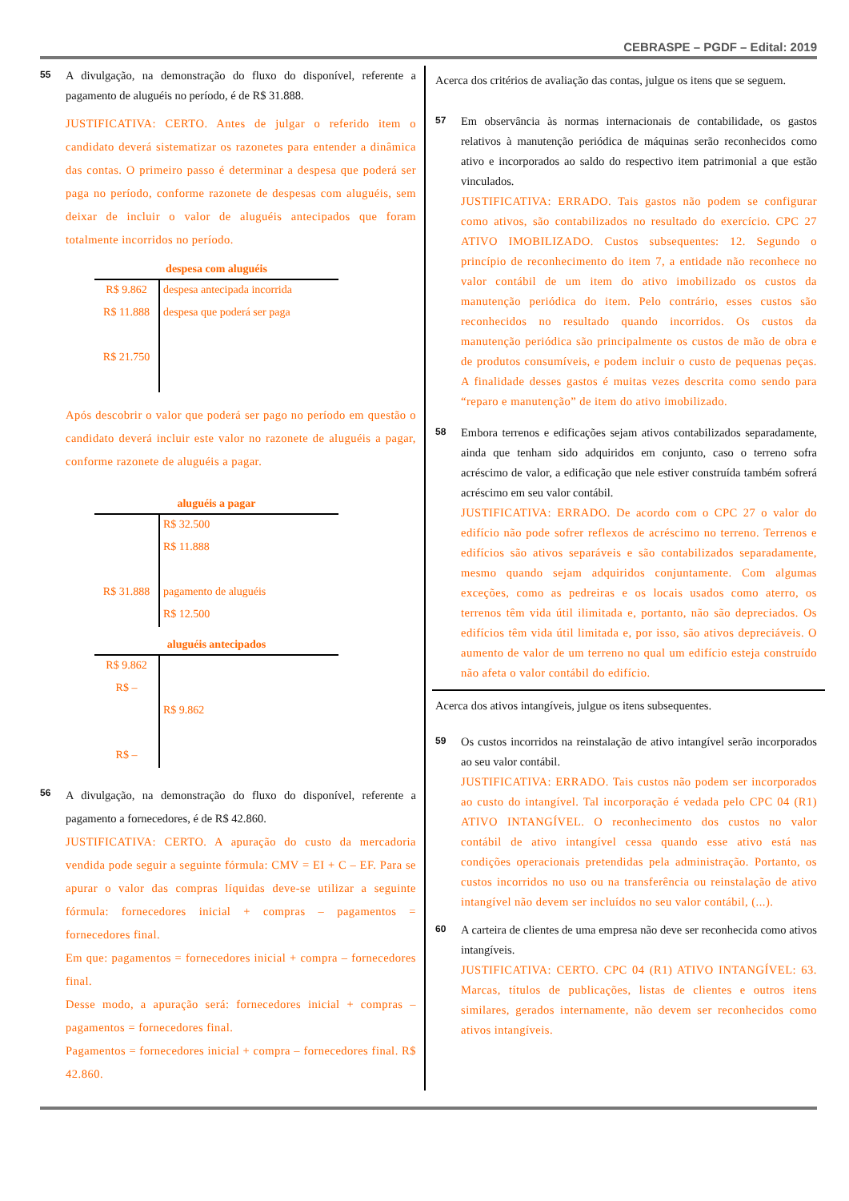CEBRASPE – PGDF – Edital: 2019
55
A divulgação, na demonstração do fluxo do disponível, referente a pagamento de aluguéis no período, é de R$ 31.888.
JUSTIFICATIVA: CERTO. Antes de julgar o referido item o candidato deverá sistematizar os razonetes para entender a dinâmica das contas. O primeiro passo é determinar a despesa que poderá ser paga no período, conforme razonete de despesas com aluguéis, sem deixar de incluir o valor de aluguéis antecipados que foram totalmente incorridos no período.
despesa com aluguéis
| R$ 9.862 | despesa antecipada incorrida |
| R$ 11.888 | despesa que poderá ser paga |
| R$ 21.750 | |
Após descobrir o valor que poderá ser pago no período em questão o candidato deverá incluir este valor no razonete de aluguéis a pagar, conforme razonete de aluguéis a pagar.
aluguéis a pagar
| | R$ 32.500 |
| | R$ 11.888 |
| R$ 31.888 | pagamento de aluguéis |
| | R$ 12.500 |
aluguéis antecipados
| R$ 9.862 | |
| R$ – | |
| | R$ 9.862 |
| R$ – | |
56
A divulgação, na demonstração do fluxo do disponível, referente a pagamento a fornecedores, é de R$ 42.860.
JUSTIFICATIVA: CERTO. A apuração do custo da mercadoria vendida pode seguir a seguinte fórmula: CMV = EI + C – EF. Para se apurar o valor das compras líquidas deve-se utilizar a seguinte fórmula: fornecedores inicial + compras – pagamentos = fornecedores final.
Em que: pagamentos = fornecedores inicial + compra – fornecedores final.
Desse modo, a apuração será: fornecedores inicial + compras – pagamentos = fornecedores final.
Pagamentos = fornecedores inicial + compra – fornecedores final. R$ 42.860.
Acerca dos critérios de avaliação das contas, julgue os itens que se seguem.
57
Em observância às normas internacionais de contabilidade, os gastos relativos à manutenção periódica de máquinas serão reconhecidos como ativo e incorporados ao saldo do respectivo item patrimonial a que estão vinculados.
JUSTIFICATIVA: ERRADO. Tais gastos não podem se configurar como ativos, são contabilizados no resultado do exercício. CPC 27 ATIVO IMOBILIZADO. Custos subsequentes: 12. Segundo o princípio de reconhecimento do item 7, a entidade não reconhece no valor contábil de um item do ativo imobilizado os custos da manutenção periódica do item. Pelo contrário, esses custos são reconhecidos no resultado quando incorridos. Os custos da manutenção periódica são principalmente os custos de mão de obra e de produtos consumíveis, e podem incluir o custo de pequenas peças. A finalidade desses gastos é muitas vezes descrita como sendo para “reparo e manutenção” de item do ativo imobilizado.
58
Embora terrenos e edificações sejam ativos contabilizados separadamente, ainda que tenham sido adquiridos em conjunto, caso o terreno sofra acréscimo de valor, a edificação que nele estiver construída também sofrerá acréscimo em seu valor contábil.
JUSTIFICATIVA: ERRADO. De acordo com o CPC 27 o valor do edifício não pode sofrer reflexos de acréscimo no terreno. Terrenos e edifícios são ativos separáveis e são contabilizados separadamente, mesmo quando sejam adquiridos conjuntamente. Com algumas exceções, como as pedreiras e os locais usados como aterro, os terrenos têm vida útil ilimitada e, portanto, não são depreciados. Os edifícios têm vida útil limitada e, por isso, são ativos depreciáveis. O aumento de valor de um terreno no qual um edifício esteja construído não afeta o valor contábil do edifício.
Acerca dos ativos intangíveis, julgue os itens subsequentes.
59
Os custos incorridos na reinstalação de ativo intangível serão incorporados ao seu valor contábil.
JUSTIFICATIVA: ERRADO. Tais custos não podem ser incorporados ao custo do intangível. Tal incorporação é vedada pelo CPC 04 (R1) ATIVO INTANGÍVEL. O reconhecimento dos custos no valor contábil de ativo intangível cessa quando esse ativo está nas condições operacionais pretendidas pela administração. Portanto, os custos incorridos no uso ou na transferência ou reinstalação de ativo intangível não devem ser incluídos no seu valor contábil, (...).
60
A carteira de clientes de uma empresa não deve ser reconhecida como ativos intangíveis.
JUSTIFICATIVA: CERTO. CPC 04 (R1) ATIVO INTANGÍVEL: 63. Marcas, títulos de publicações, listas de clientes e outros itens similares, gerados internamente, não devem ser reconhecidos como ativos intangíveis.